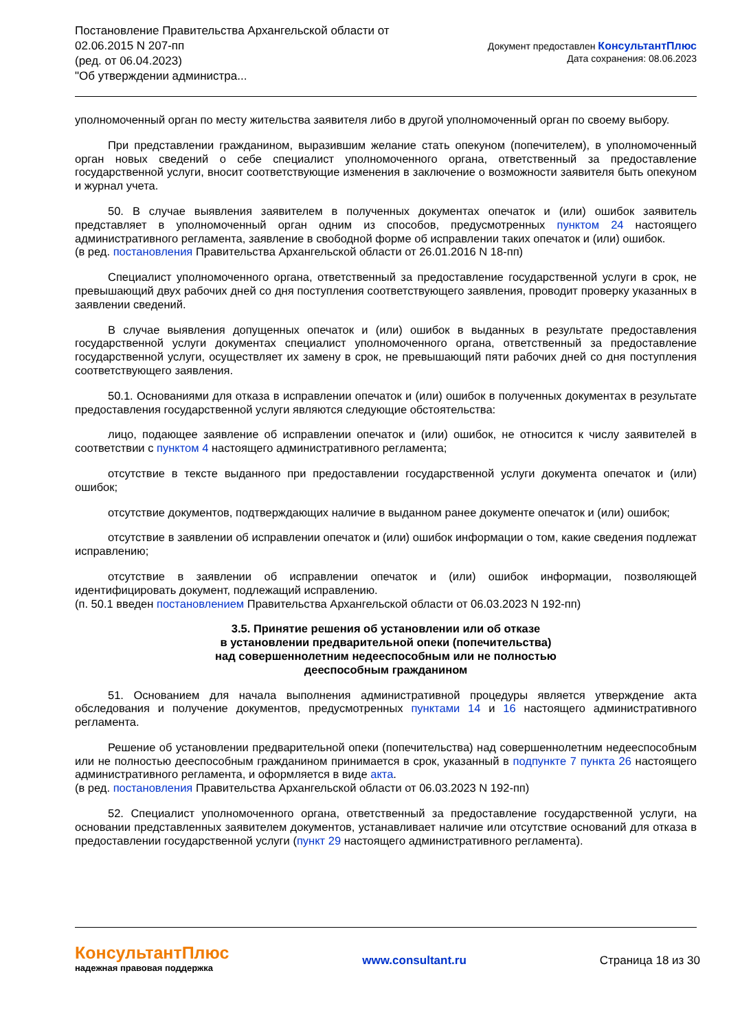Постановление Правительства Архангельской области от
02.06.2015 N 207-пп
(ред. от 06.04.2023)
"Об утверждении администра...
Документ предоставлен КонсультантПлюс
Дата сохранения: 08.06.2023
уполномоченный орган по месту жительства заявителя либо в другой уполномоченный орган по своему выбору.
При представлении гражданином, выразившим желание стать опекуном (попечителем), в уполномоченный орган новых сведений о себе специалист уполномоченного органа, ответственный за предоставление государственной услуги, вносит соответствующие изменения в заключение о возможности заявителя быть опекуном и журнал учета.
50. В случае выявления заявителем в полученных документах опечаток и (или) ошибок заявитель представляет в уполномоченный орган одним из способов, предусмотренных пунктом 24 настоящего административного регламента, заявление в свободной форме об исправлении таких опечаток и (или) ошибок.
(в ред. постановления Правительства Архангельской области от 26.01.2016 N 18-пп)
Специалист уполномоченного органа, ответственный за предоставление государственной услуги в срок, не превышающий двух рабочих дней со дня поступления соответствующего заявления, проводит проверку указанных в заявлении сведений.
В случае выявления допущенных опечаток и (или) ошибок в выданных в результате предоставления государственной услуги документах специалист уполномоченного органа, ответственный за предоставление государственной услуги, осуществляет их замену в срок, не превышающий пяти рабочих дней со дня поступления соответствующего заявления.
50.1. Основаниями для отказа в исправлении опечаток и (или) ошибок в полученных документах в результате предоставления государственной услуги являются следующие обстоятельства:
лицо, подающее заявление об исправлении опечаток и (или) ошибок, не относится к числу заявителей в соответствии с пунктом 4 настоящего административного регламента;
отсутствие в тексте выданного при предоставлении государственной услуги документа опечаток и (или) ошибок;
отсутствие документов, подтверждающих наличие в выданном ранее документе опечаток и (или) ошибок;
отсутствие в заявлении об исправлении опечаток и (или) ошибок информации о том, какие сведения подлежат исправлению;
отсутствие в заявлении об исправлении опечаток и (или) ошибок информации, позволяющей идентифицировать документ, подлежащий исправлению.
(п. 50.1 введен постановлением Правительства Архангельской области от 06.03.2023 N 192-пп)
3.5. Принятие решения об установлении или об отказе
в установлении предварительной опеки (попечительства)
над совершеннолетним недееспособным или не полностью
дееспособным гражданином
51. Основанием для начала выполнения административной процедуры является утверждение акта обследования и получение документов, предусмотренных пунктами 14 и 16 настоящего административного регламента.
Решение об установлении предварительной опеки (попечительства) над совершеннолетним недееспособным или не полностью дееспособным гражданином принимается в срок, указанный в подпункте 7 пункта 26 настоящего административного регламента, и оформляется в виде акта.
(в ред. постановления Правительства Архангельской области от 06.03.2023 N 192-пп)
52. Специалист уполномоченного органа, ответственный за предоставление государственной услуги, на основании представленных заявителем документов, устанавливает наличие или отсутствие оснований для отказа в предоставлении государственной услуги (пункт 29 настоящего административного регламента).
КонсультантПлюс
надежная правовая поддержка
www.consultant.ru Страница 18 из 30